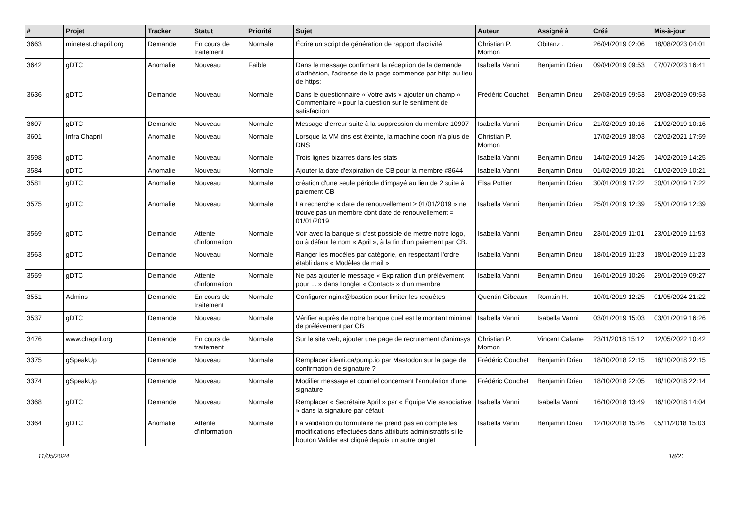| # | Projet | Tracker | Statut | Priorité | Sujet | Auteur | Assigné à | Créé | Mis-à-jour |
| --- | --- | --- | --- | --- | --- | --- | --- | --- | --- |
| 3663 | minetest.chapril.org | Demande | En cours de traitement | Normale | Écrire un script de génération de rapport d'activité | Christian P. Momon | Obitanz . | 26/04/2019 02:06 | 18/08/2023 04:01 |
| 3642 | gDTC | Anomalie | Nouveau | Faible | Dans le message confirmant la réception de la demande d'adhésion, l'adresse de la page commence par http: au lieu de https: | Isabella Vanni | Benjamin Drieu | 09/04/2019 09:53 | 07/07/2023 16:41 |
| 3636 | gDTC | Demande | Nouveau | Normale | Dans le questionnaire « Votre avis » ajouter un champ « Commentaire » pour la question sur le sentiment de satisfaction | Frédéric Couchet | Benjamin Drieu | 29/03/2019 09:53 | 29/03/2019 09:53 |
| 3607 | gDTC | Demande | Nouveau | Normale | Message d'erreur suite à la suppression du membre 10907 | Isabella Vanni | Benjamin Drieu | 21/02/2019 10:16 | 21/02/2019 10:16 |
| 3601 | Infra Chapril | Anomalie | Nouveau | Normale | Lorsque la VM dns est éteinte, la machine coon n'a plus de DNS | Christian P. Momon | | 17/02/2019 18:03 | 02/02/2021 17:59 |
| 3598 | gDTC | Anomalie | Nouveau | Normale | Trois lignes bizarres dans les stats | Isabella Vanni | Benjamin Drieu | 14/02/2019 14:25 | 14/02/2019 14:25 |
| 3584 | gDTC | Anomalie | Nouveau | Normale | Ajouter la date d'expiration de CB pour la membre #8644 | Isabella Vanni | Benjamin Drieu | 01/02/2019 10:21 | 01/02/2019 10:21 |
| 3581 | gDTC | Anomalie | Nouveau | Normale | création d'une seule période d'impayé au lieu de 2 suite à paiement CB | Elsa Pottier | Benjamin Drieu | 30/01/2019 17:22 | 30/01/2019 17:22 |
| 3575 | gDTC | Anomalie | Nouveau | Normale | La recherche « date de renouvellement ≥ 01/01/2019 » ne trouve pas un membre dont date de renouvellement = 01/01/2019 | Isabella Vanni | Benjamin Drieu | 25/01/2019 12:39 | 25/01/2019 12:39 |
| 3569 | gDTC | Demande | Attente d'information | Normale | Voir avec la banque si c'est possible de mettre notre logo, ou à défaut le nom « April », à la fin d'un paiement par CB. | Isabella Vanni | Benjamin Drieu | 23/01/2019 11:01 | 23/01/2019 11:53 |
| 3563 | gDTC | Demande | Nouveau | Normale | Ranger les modèles par catégorie, en respectant l'ordre établi dans « Modèles de mail » | Isabella Vanni | Benjamin Drieu | 18/01/2019 11:23 | 18/01/2019 11:23 |
| 3559 | gDTC | Demande | Attente d'information | Normale | Ne pas ajouter le message « Expiration d'un prélévement pour ... » dans l'onglet « Contacts » d'un membre | Isabella Vanni | Benjamin Drieu | 16/01/2019 10:26 | 29/01/2019 09:27 |
| 3551 | Admins | Demande | En cours de traitement | Normale | Configurer nginx@bastion pour limiter les requêtes | Quentin Gibeaux | Romain H. | 10/01/2019 12:25 | 01/05/2024 21:22 |
| 3537 | gDTC | Demande | Nouveau | Normale | Vérifier auprès de notre banque quel est le montant minimal de prélévement par CB | Isabella Vanni | Isabella Vanni | 03/01/2019 15:03 | 03/01/2019 16:26 |
| 3476 | www.chapril.org | Demande | En cours de traitement | Normale | Sur le site web, ajouter une page de recrutement d'animsys | Christian P. Momon | Vincent Calame | 23/11/2018 15:12 | 12/05/2022 10:42 |
| 3375 | gSpeakUp | Demande | Nouveau | Normale | Remplacer identi.ca/pump.io par Mastodon sur la page de confirmation de signature ? | Frédéric Couchet | Benjamin Drieu | 18/10/2018 22:15 | 18/10/2018 22:15 |
| 3374 | gSpeakUp | Demande | Nouveau | Normale | Modifier message et courriel concernant l'annulation d'une signature | Frédéric Couchet | Benjamin Drieu | 18/10/2018 22:05 | 18/10/2018 22:14 |
| 3368 | gDTC | Demande | Nouveau | Normale | Remplacer « Secrétaire April » par « Équipe Vie associative » dans la signature par défaut | Isabella Vanni | Isabella Vanni | 16/10/2018 13:49 | 16/10/2018 14:04 |
| 3364 | gDTC | Anomalie | Attente d'information | Normale | La validation du formulaire ne prend pas en compte les modifications effectuées dans attributs administratifs si le bouton Valider est cliqué depuis un autre onglet | Isabella Vanni | Benjamin Drieu | 12/10/2018 15:26 | 05/11/2018 15:03 |
11/05/2024 18/21